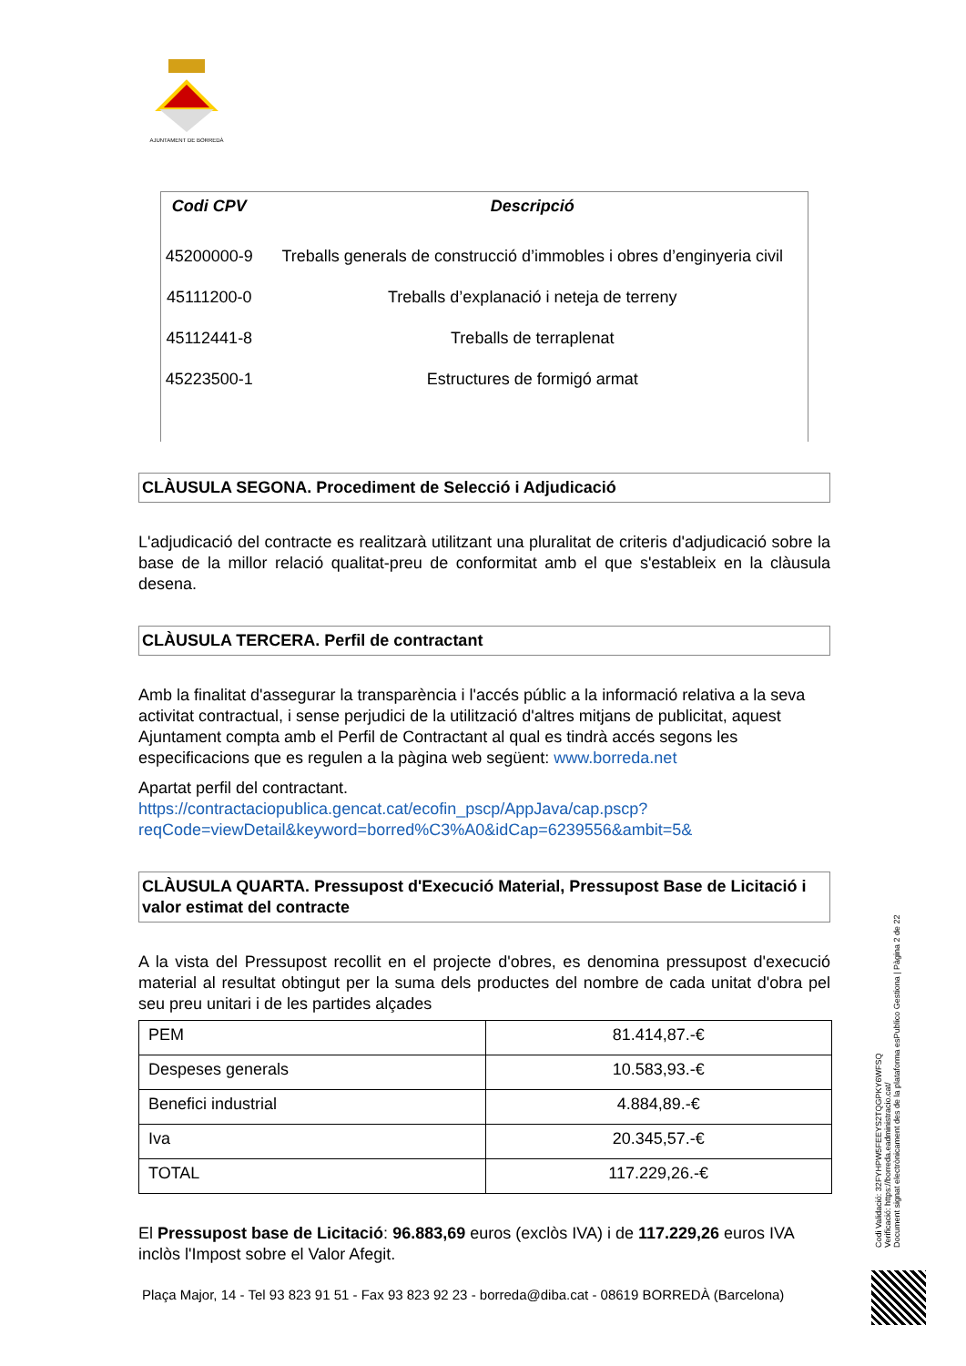AJUNTAMENT DE BORREDÀ
| Codi CPV | Descripció |
| --- | --- |
| 45200000-9 | Treballs generals de construcció d’immobles i obres d’enginyeria civil |
| 45111200-0 | Treballs d’explanació i neteja de terreny |
| 45112441-8 | Treballs de terraplenat |
| 45223500-1 | Estructures de formigó armat |
CLÀUSULA SEGONA. Procediment de Selecció i Adjudicació
L'adjudicació del contracte es realitzarà utilitzant una pluralitat de criteris d'adjudicació sobre la base de la millor relació qualitat-preu de conformitat amb el que s'estableix en la clàusula desena.
CLÀUSULA TERCERA. Perfil de contractant
Amb la finalitat d'assegurar la transparència i l'accés públic a la informació relativa a la seva activitat contractual, i sense perjudici de la utilització d'altres mitjans de publicitat, aquest Ajuntament compta amb el Perfil de Contractant al qual es tindrà accés segons les especificacions que es regulen a la pàgina web següent: www.borreda.net
Apartat perfil del contractant.
https://contractaciopublica.gencat.cat/ecofin_pscp/AppJava/cap.pscp?reqCode=viewDetail&keyword=borred%C3%A0&idCap=6239556&ambit=5&
CLÀUSULA QUARTA. Pressupost d'Execució Material, Pressupost Base de Licitació i valor estimat del contracte
A la vista del Pressupost recollit en el projecte d'obres, es denomina pressupost d'execució material al resultat obtingut per la suma dels productes del nombre de cada unitat d'obra pel seu preu unitari i de les partides alçades
| PEM | 81.414,87.-€ |
| Despeses generals | 10.583,93.-€ |
| Benefici industrial | 4.884,89.-€ |
| Iva | 20.345,57.-€ |
| TOTAL | 117.229,26.-€ |
El Pressupost base de Licitació: 96.883,69 euros (exclòs IVA) i de 117.229,26 euros IVA inclòs l'Impost sobre el Valor Afegit.
Plaça Major, 14 - Tel 93 823 91 51 - Fax 93 823 92 23 - borreda@diba.cat - 08619 BORREDÀ (Barcelona)
Codi Validació: 32FYHPW5FEEYS2TQGPKY6WFSQ
Verificació: https://borreda.eadministracio.cat/
Document signat electrònicament des de la plataforma esPublico Gestiona | Pàgina 2 de 22